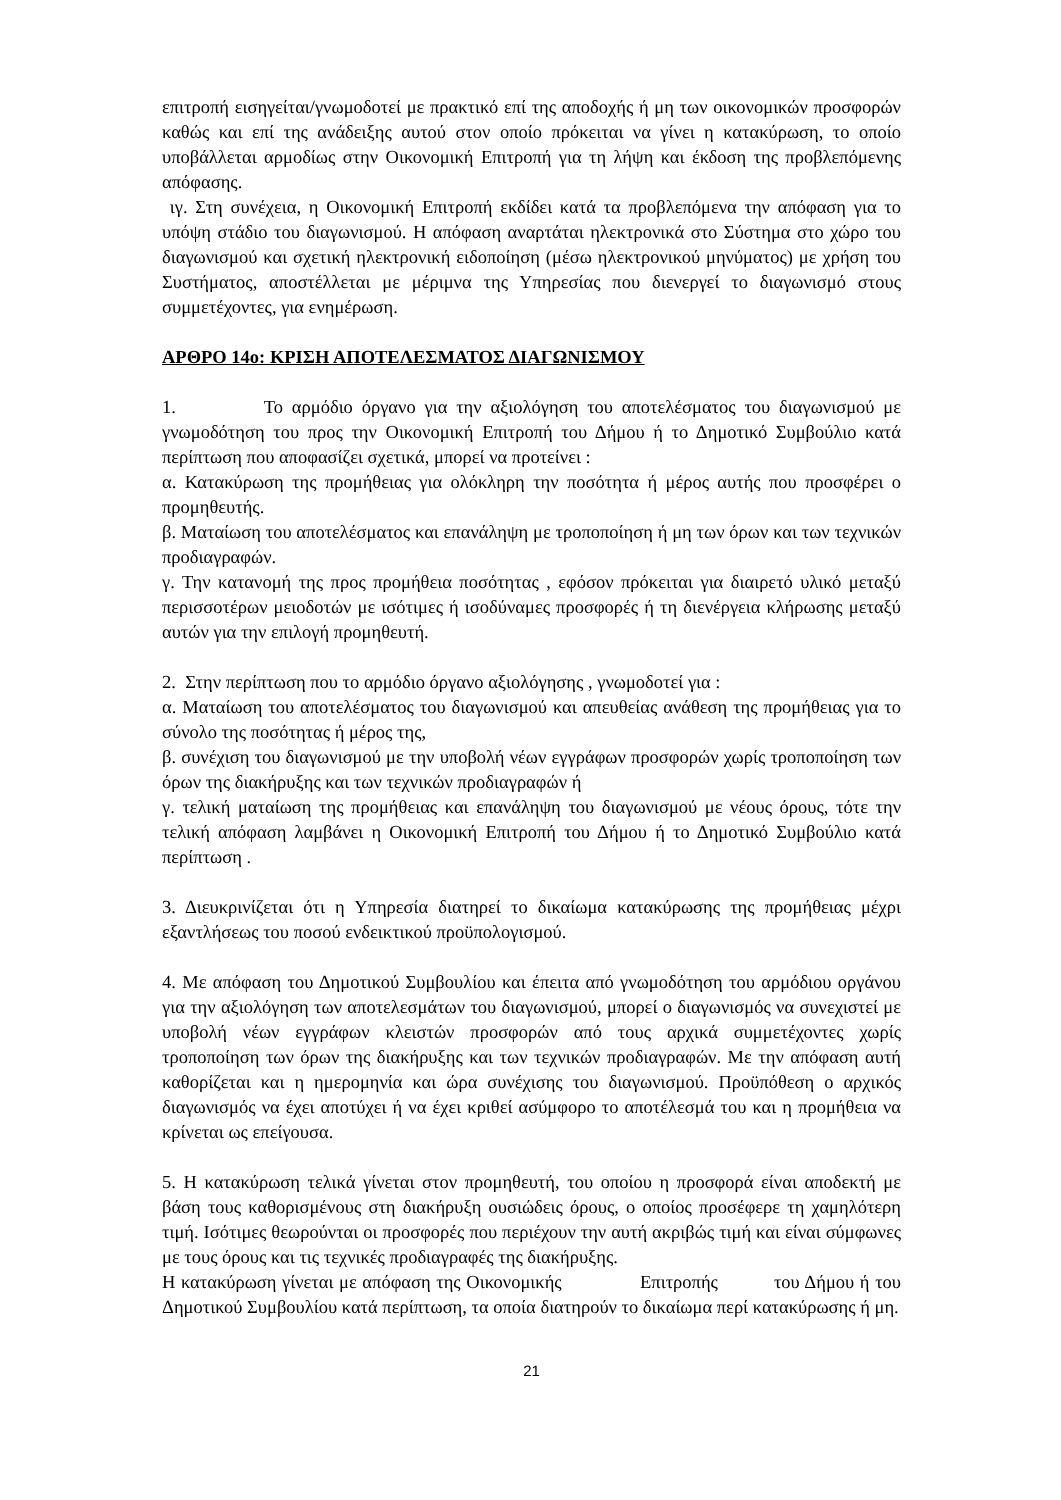επιτροπή εισηγείται/γνωμοδοτεί με πρακτικό επί της αποδοχής ή μη των οικονομικών προσφορών καθώς και επί της ανάδειξης αυτού στον οποίο πρόκειται να γίνει η κατακύρωση, το οποίο υποβάλλεται αρμοδίως στην Οικονομική Επιτροπή για τη λήψη και έκδοση της προβλεπόμενης απόφασης.
ιγ. Στη συνέχεια, η Οικονομική Επιτροπή εκδίδει κατά τα προβλεπόμενα την απόφαση για το υπόψη στάδιο του διαγωνισμού. Η απόφαση αναρτάται ηλεκτρονικά στο Σύστημα στο χώρο του διαγωνισμού και σχετική ηλεκτρονική ειδοποίηση (μέσω ηλεκτρονικού μηνύματος) με χρήση του Συστήματος, αποστέλλεται με μέριμνα της Υπηρεσίας που διενεργεί το διαγωνισμό στους συμμετέχοντες, για ενημέρωση.
ΑΡΘΡΟ 14ο: ΚΡΙΣΗ ΑΠΟΤΕΛΕΣΜΑΤΟΣ ΔΙΑΓΩΝΙΣΜΟΥ
1. Το αρμόδιο όργανο για την αξιολόγηση του αποτελέσματος του διαγωνισμού με γνωμοδότηση του προς την Οικονομική Επιτροπή του Δήμου ή το Δημοτικό Συμβούλιο κατά περίπτωση που αποφασίζει σχετικά, μπορεί να προτείνει :
α. Κατακύρωση της προμήθειας για ολόκληρη την ποσότητα ή μέρος αυτής που προσφέρει ο προμηθευτής.
β. Ματαίωση του αποτελέσματος και επανάληψη με τροποποίηση ή μη των όρων και των τεχνικών προδιαγραφών.
γ. Την κατανομή της προς προμήθεια ποσότητας , εφόσον πρόκειται για διαιρετό υλικό μεταξύ περισσοτέρων μειοδοτών με ισότιμες ή ισοδύναμες προσφορές ή τη διενέργεια κλήρωσης μεταξύ αυτών για την επιλογή προμηθευτή.
2. Στην περίπτωση που το αρμόδιο όργανο αξιολόγησης , γνωμοδοτεί για :
α. Ματαίωση του αποτελέσματος του διαγωνισμού και απευθείας ανάθεση της προμήθειας για το σύνολο της ποσότητας ή μέρος της,
β. συνέχιση του διαγωνισμού με την υποβολή νέων εγγράφων προσφορών χωρίς τροποποίηση των όρων της διακήρυξης και των τεχνικών προδιαγραφών ή
γ. τελική ματαίωση της προμήθειας και επανάληψη του διαγωνισμού με νέους όρους, τότε την τελική απόφαση λαμβάνει η Οικονομική Επιτροπή του Δήμου ή το Δημοτικό Συμβούλιο κατά περίπτωση .
3. Διευκρινίζεται ότι η Υπηρεσία διατηρεί το δικαίωμα κατακύρωσης της προμήθειας μέχρι εξαντλήσεως του ποσού ενδεικτικού προϋπολογισμού.
4. Με απόφαση του Δημοτικού Συμβουλίου και έπειτα από γνωμοδότηση του αρμόδιου οργάνου για την αξιολόγηση των αποτελεσμάτων του διαγωνισμού, μπορεί ο διαγωνισμός να συνεχιστεί με υποβολή νέων εγγράφων κλειστών προσφορών από τους αρχικά συμμετέχοντες χωρίς τροποποίηση των όρων της διακήρυξης και των τεχνικών προδιαγραφών. Με την απόφαση αυτή καθορίζεται και η ημερομηνία και ώρα συνέχισης του διαγωνισμού. Προϋπόθεση ο αρχικός διαγωνισμός να έχει αποτύχει ή να έχει κριθεί ασύμφορο το αποτέλεσμά του και η προμήθεια να κρίνεται ως επείγουσα.
5. Η κατακύρωση τελικά γίνεται στον προμηθευτή, του οποίου η προσφορά είναι αποδεκτή με βάση τους καθορισμένους στη διακήρυξη ουσιώδεις όρους, ο οποίος προσέφερε τη χαμηλότερη τιμή. Ισότιμες θεωρούνται οι προσφορές που περιέχουν την αυτή ακριβώς τιμή και είναι σύμφωνες με τους όρους και τις τεχνικές προδιαγραφές της διακήρυξης.
Η κατακύρωση γίνεται με απόφαση της Οικονομικής Επιτροπής του Δήμου ή του Δημοτικού Συμβουλίου κατά περίπτωση, τα οποία διατηρούν το δικαίωμα περί κατακύρωσης ή μη.
21